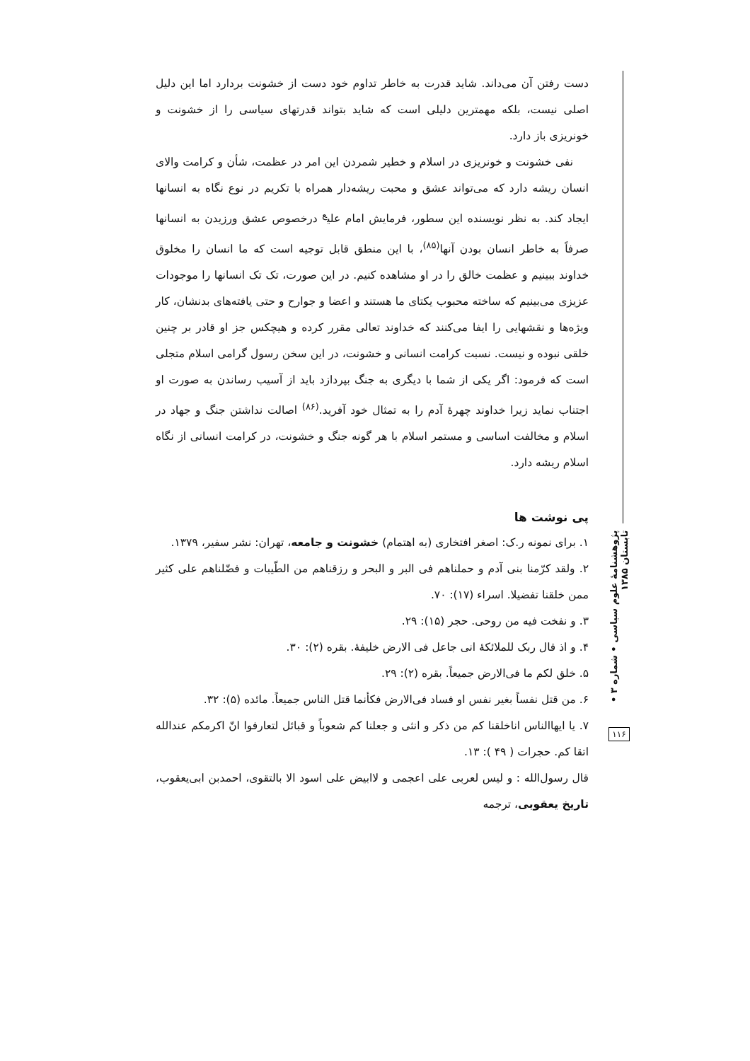دست رفتن آن می‌داند. شاید قدرت به خاطر تداوم خود دست از خشونت بردارد اما این دلیل اصلی نیست، بلکه مهمترین دلیلی است که شاید بتواند قدرتهای سیاسی را از خشونت و خونریزی باز دارد.
نفی خشونت و خونریزی در اسلام و خطیر شمردن این امر در عظمت، شأن و کرامت والای انسان ریشه دارد که می‌تواند عشق و محبت ریشه‌دار همراه با تکریم در نوع نگاه به انسانها ایجاد کند. به نظر نویسنده این سطور، فرمایش امام علی<sup>ع</sup> درخصوص عشق ورزیدن به انسانها صرفاً به خاطر انسان بودن آنها<sup>(۸۵)</sup>، با این منطق قابل توجیه است که ما انسان را مخلوق خداوند ببینیم و عظمت خالق را در او مشاهده کنیم. در این صورت، تک تک انسانها را موجودات عزیزی می‌بینیم که ساخته محبوب یکتای ما هستند و اعضا و جوارح و حتی یافته‌های بدنشان، کار ویژه‌ها و نقشهایی را ایفا می‌کنند که خداوند تعالی مقرر کرده و هیچکس جز او قادر بر چنین خلقی نبوده و نیست. نسبت کرامت انسانی و خشونت، در این سخن رسول گرامی اسلام متجلی است که فرمود: اگر یکی از شما با دیگری به جنگ بپردازد باید از آسیب رساندن به صورت او اجتناب نماید زیرا خداوند چهرهٔ آدم را به تمثال خود آفرید.<sup>(۸۶)</sup> اصالت نداشتن جنگ و جهاد در اسلام و مخالفت اساسی و مستمر اسلام با هر گونه جنگ و خشونت، در کرامت انسانی از نگاه اسلام ریشه دارد.
پی نوشت ها
۱. برای نمونه ر.ک: اصغر افتخاری (به اهتمام) خشونت و جامعه، تهران: نشر سفیر، ۱۳۷۹.
۲. ولقد کرّمنا بنی آدم و حملناهم فی البر و البحر و رزقناهم من الطّیبات و فضّلناهم علی کثیر ممن خلقنا تفضیلا. اسراء (۱۷): ۷۰.
۳. و نفخت فیه من روحی. حجر (۱۵): ۲۹.
۴. و اذ قال ربک للملائکهٔ انی جاعل فی الارض خلیفهٔ. بقره (۲): ۳۰.
۵. خلق لکم ما فی‌الارض جمیعاً. بقره (۲): ۲۹.
۶. من قتل نفساً بغیر نفس او فساد فی‌الارض فکأنما قتل الناس جمیعاً. مائده (۵): ۳۲.
۷. یا ایهاالناس اناخلقنا کم من ذکر و انثی و جعلنا کم شعوباً و قبائل لتعارفوا انّ اکرمکم عندالله اتقا کم. حجرات ( ۴۹ ): ۱۳.
قال رسول‌الله : و لیس لعربی علی اعجمی و لاابیض علی اسود الا بالتقوی، احمدبن ابی‌یعقوب، تاریخ یعقوبی، ترجمه
پژوهشنامهٔ علوم سیاسی • شماره ۳ • تابستان ۱۳۸۵
۱۱۶